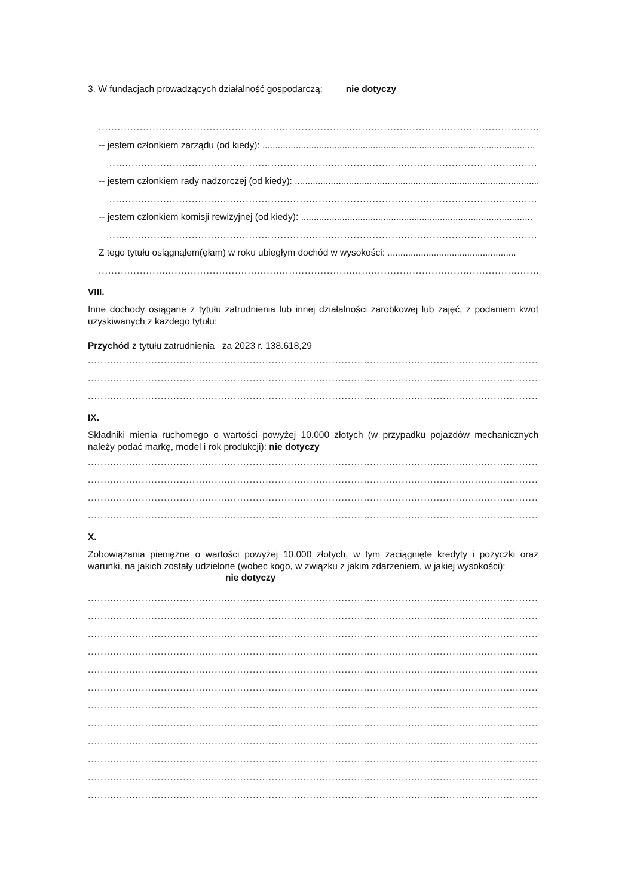3. W fundacjach prowadzących działalność gospodarczą: nie dotyczy
................................................................................................................................................................
-- jestem członkiem zarządu (od kiedy): ..........................................................................................................
................................................................................................................................................................
-- jestem członkiem rady nadzorczej (od kiedy): ................................................................................................
................................................................................................................................................................
-- jestem członkiem komisji rewizyjnej (od kiedy): ..........................................................................................
................................................................................................................................................................
Z tego tytułu osiągnąłem(ęłam) w roku ubiegłym dochód w wysokości: ..................................................
................................................................................................................................................................
VIII.
Inne dochody osiągane z tytułu zatrudnienia lub innej działalności zarobkowej lub zajęć, z podaniem kwot uzyskiwanych z każdego tytułu:
Przychód z tytułu zatrudnienia za 2023 r. 138.618,29
................................................................................................................................................................
................................................................................................................................................................
................................................................................................................................................................
IX.
Składniki mienia ruchomego o wartości powyżej 10.000 złotych (w przypadku pojazdów mechanicznych należy podać markę, model i rok produkcji): nie dotyczy
................................................................................................................................................................
................................................................................................................................................................
................................................................................................................................................................
................................................................................................................................................................
X.
Zobowiązania pieniężne o wartości powyżej 10.000 złotych, w tym zaciągnięte kredyty i pożyczki oraz warunki, na jakich zostały udzielone (wobec kogo, w związku z jakim zdarzeniem, w jakiej wysokości):
nie dotyczy
................................................................................................................................................................
................................................................................................................................................................
................................................................................................................................................................
................................................................................................................................................................
................................................................................................................................................................
................................................................................................................................................................
................................................................................................................................................................
................................................................................................................................................................
................................................................................................................................................................
................................................................................................................................................................
................................................................................................................................................................
................................................................................................................................................................